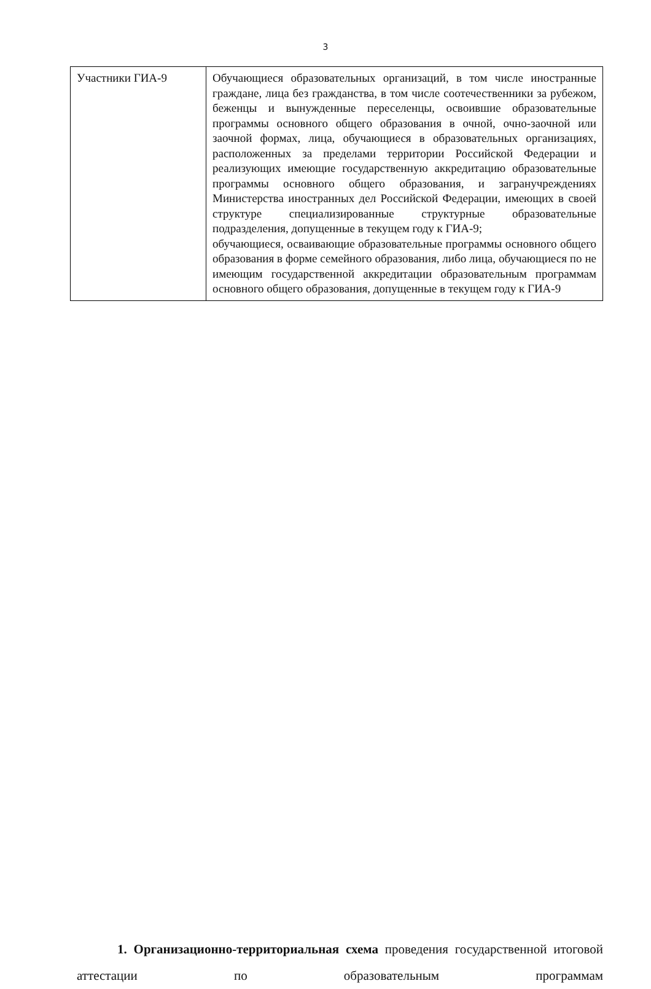3
| Участники ГИА-9 | Обучающиеся образовательных организаций, в том числе иностранные граждане, лица без гражданства, в том числе соотечественники за рубежом, беженцы и вынужденные переселенцы, освоившие образовательные программы основного общего образования в очной, очно-заочной или заочной формах, лица, обучающиеся в образовательных организациях, расположенных за пределами территории Российской Федерации и реализующих имеющие государственную аккредитацию образовательные программы основного общего образования, и загранучреждениях Министерства иностранных дел Российской Федерации, имеющих в своей структуре специализированные структурные образовательные подразделения, допущенные в текущем году к ГИА-9; обучающиеся, осваивающие образовательные программы основного общего образования в форме семейного образования, либо лица, обучающиеся по не имеющим государственной аккредитации образовательным программам основного общего образования, допущенные в текущем году к ГИА-9 |
1. Организационно-территориальная схема проведения государственной итоговой аттестации по образовательным программам